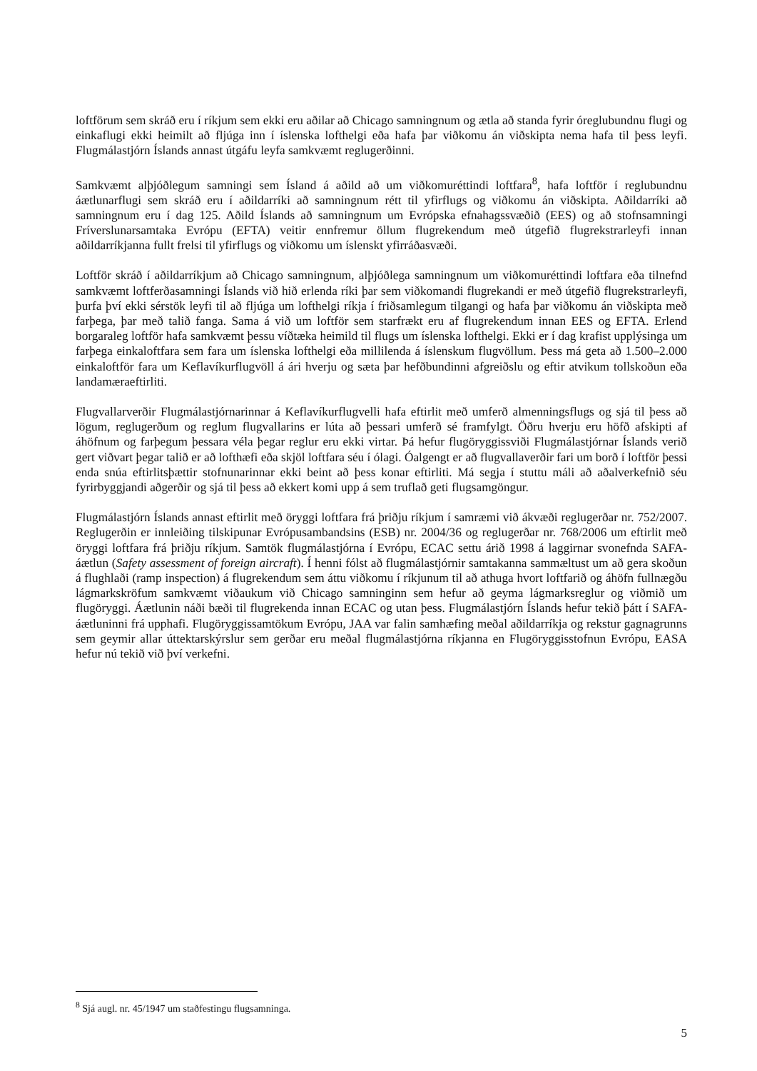loftförum sem skráð eru í ríkjum sem ekki eru aðilar að Chicago samningnum og ætla að standa fyrir óreglubundnu flugi og einkaflugi ekki heimilt að fljúga inn í íslenska lofthelgi eða hafa þar viðkomu án viðskipta nema hafa til þess leyfi. Flugmálastjórn Íslands annast útgáfu leyfa samkvæmt reglugerðinni.
Samkvæmt alþjóðlegum samningi sem Ísland á aðild að um viðkomuréttindi loftfara<sup>8</sup>, hafa loftför í reglubundnu áætlunarflugi sem skráð eru í aðildarríki að samningnum rétt til yfirflugs og viðkomu án viðskipta. Aðildarríki að samningnum eru í dag 125. Aðild Íslands að samningnum um Evrópska efnahagssvæðið (EES) og að stofnsamningi Fríverslunarsamtaka Evrópu (EFTA) veitir ennfremur öllum flugrekendum með útgefið flugrekstrarleyfi innan aðildarríkjanna fullt frelsi til yfirflugs og viðkomu um íslenskt yfirráðasvæði.
Loftför skráð í aðildarríkjum að Chicago samningnum, alþjóðlega samningnum um viðkomuréttindi loftfara eða tilnefnd samkvæmt loftferðasamningi Íslands við hið erlenda ríki þar sem viðkomandi flugrekandi er með útgefið flugrekstrarleyfi, þurfa því ekki sérstök leyfi til að fljúga um lofthelgi ríkja í friðsamlegum tilgangi og hafa þar viðkomu án viðskipta með farþega, þar með talið fanga. Sama á við um loftför sem starfrækt eru af flugrekendum innan EES og EFTA. Erlend borgaraleg loftför hafa samkvæmt þessu víðtæka heimild til flugs um íslenska lofthelgi. Ekki er í dag krafist upplýsinga um farþega einkaloftfara sem fara um íslenska lofthelgi eða millilenda á íslenskum flugvöllum. Þess má geta að 1.500–2.000 einkaloftför fara um Keflavíkurflugvöll á ári hverju og sæta þar hefðbundinni afgreiðslu og eftir atvikum tollskoðun eða landamæraeftirliti.
Flugvallarverðir Flugmálastjórnarinnar á Keflavíkurflugvelli hafa eftirlit með umferð almenningsflugs og sjá til þess að lögum, reglugerðum og reglum flugvallarins er lúta að þessari umferð sé framfylgt. Öðru hverju eru höfð afskipti af áhöfnum og farþegum þessara véla þegar reglur eru ekki virtar. Þá hefur flugöryggissviði Flugmálastjórnar Íslands verið gert viðvart þegar talið er að lofthæfi eða skjöl loftfara séu í ólagi. Óalgengt er að flugvallaverðir fari um borð í loftför þessi enda snúa eftirlitsþættir stofnunarinnar ekki beint að þess konar eftirliti. Má segja í stuttu máli að aðalverkefnið séu fyrirbyggjandi aðgerðir og sjá til þess að ekkert komi upp á sem truflað geti flugsamgöngur.
Flugmálastjórn Íslands annast eftirlit með öryggi loftfara frá þriðju ríkjum í samræmi við ákvæði reglugerðar nr. 752/2007. Reglugerðin er innleiðing tilskipunar Evrópusambandsins (ESB) nr. 2004/36 og reglugerðar nr. 768/2006 um eftirlit með öryggi loftfara frá þriðju ríkjum. Samtök flugmálastjórna í Evrópu, ECAC settu árið 1998 á laggirnar svonefnda SAFA-áætlun (Safety assessment of foreign aircraft). Í henni fólst að flugmálastjórnir samtakanna sammæltust um að gera skoðun á flughlaði (ramp inspection) á flugrekendum sem áttu viðkomu í ríkjunum til að athuga hvort loftfarið og áhöfn fullnægðu lágmarkskröfum samkvæmt viðaukum við Chicago samninginn sem hefur að geyma lágmarksreglur og viðmið um flugöryggi. Áætlunin náði bæði til flugrekenda innan ECAC og utan þess. Flugmálastjórn Íslands hefur tekið þátt í SAFA-áætluninni frá upphafi. Flugöryggissamtökum Evrópu, JAA var falin samhæfing meðal aðildarríkja og rekstur gagnagrunns sem geymir allar úttektarskýrslur sem gerðar eru meðal flugmálastjórna ríkjanna en Flugöryggisstofnun Evrópu, EASA hefur nú tekið við því verkefni.
<sup>8</sup> Sjá augl. nr. 45/1947 um staðfestingu flugsamninga.
5